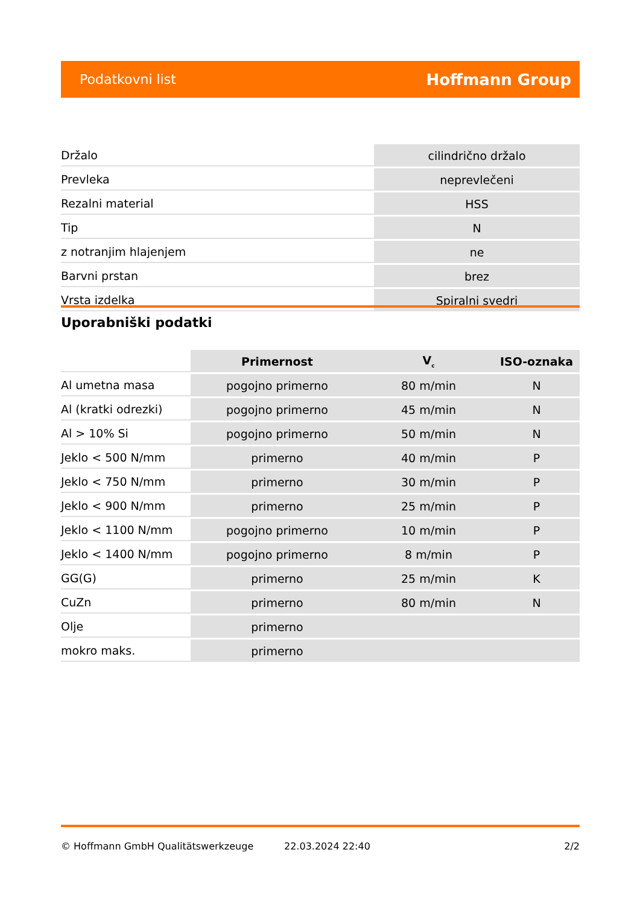Podatkovni list Hoffmann Group
| Držalo | cilindrično držalo |
| Prevleka | neprevlečeni |
| Rezalni material | HSS |
| Tip | N |
| z notranjim hlajenjem | ne |
| Barvni prstan | brez |
| Vrsta izdelka | Spiralni svedri |
Uporabniški podatki
| | Primernost | V<sub>c</sub> | ISO-oznaka |
| --- | --- | --- | --- |
| Al umetna masa | pogojno primerno | 80 m/min | N |
| Al (kratki odrezki) | pogojno primerno | 45 m/min | N |
| Al > 10% Si | pogojno primerno | 50 m/min | N |
| Jeklo < 500 N/mm | primerno | 40 m/min | P |
| Jeklo < 750 N/mm | primerno | 30 m/min | P |
| Jeklo < 900 N/mm | primerno | 25 m/min | P |
| Jeklo < 1100 N/mm | pogojno primerno | 10 m/min | P |
| Jeklo < 1400 N/mm | pogojno primerno | 8 m/min | P |
| GG(G) | primerno | 25 m/min | K |
| CuZn | primerno | 80 m/min | N |
| Olje | primerno | | |
| mokro maks. | primerno | | |
© Hoffmann GmbH Qualitätswerkzeuge 22.03.2024 22:40 2/2